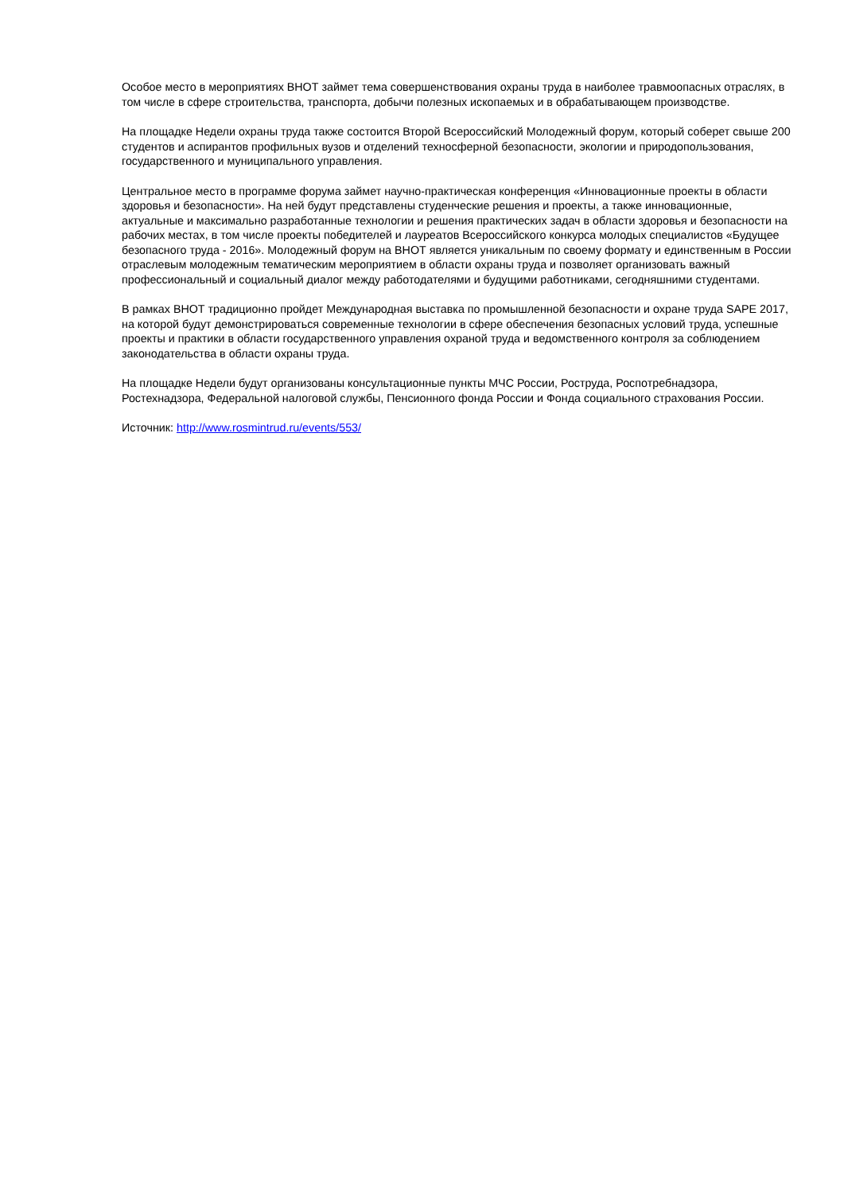Особое место в мероприятиях ВНОТ займет тема совершенствования охраны труда в наиболее травмоопасных отраслях, в том числе в сфере строительства, транспорта, добычи полезных ископаемых и в обрабатывающем производстве.
На площадке Недели охраны труда также состоится Второй Всероссийский Молодежный форум, который соберет свыше 200 студентов и аспирантов профильных вузов и отделений техносферной безопасности, экологии и природопользования, государственного и муниципального управления.
Центральное место в программе форума займет научно-практическая конференция «Инновационные проекты в области здоровья и безопасности». На ней будут представлены студенческие решения и проекты, а также инновационные, актуальные и максимально разработанные технологии и решения практических задач в области здоровья и безопасности на рабочих местах, в том числе проекты победителей и лауреатов Всероссийского конкурса молодых специалистов «Будущее безопасного труда - 2016». Молодежный форум на ВНОТ является уникальным по своему формату и единственным в России отраслевым молодежным тематическим мероприятием в области охраны труда и позволяет организовать важный профессиональный и социальный диалог между работодателями и будущими работниками, сегодняшними студентами.
В рамках ВНОТ традиционно пройдет Международная выставка по промышленной безопасности и охране труда SAPE 2017, на которой будут демонстрироваться современные технологии в сфере обеспечения безопасных условий труда, успешные проекты и практики в области государственного управления охраной труда и ведомственного контроля за соблюдением законодательства в области охраны труда.
На площадке Недели будут организованы консультационные пункты МЧС России, Роструда, Роспотребнадзора, Ростехнадзора, Федеральной налоговой службы, Пенсионного фонда России и Фонда социального страхования России.
Источник: http://www.rosmintrud.ru/events/553/